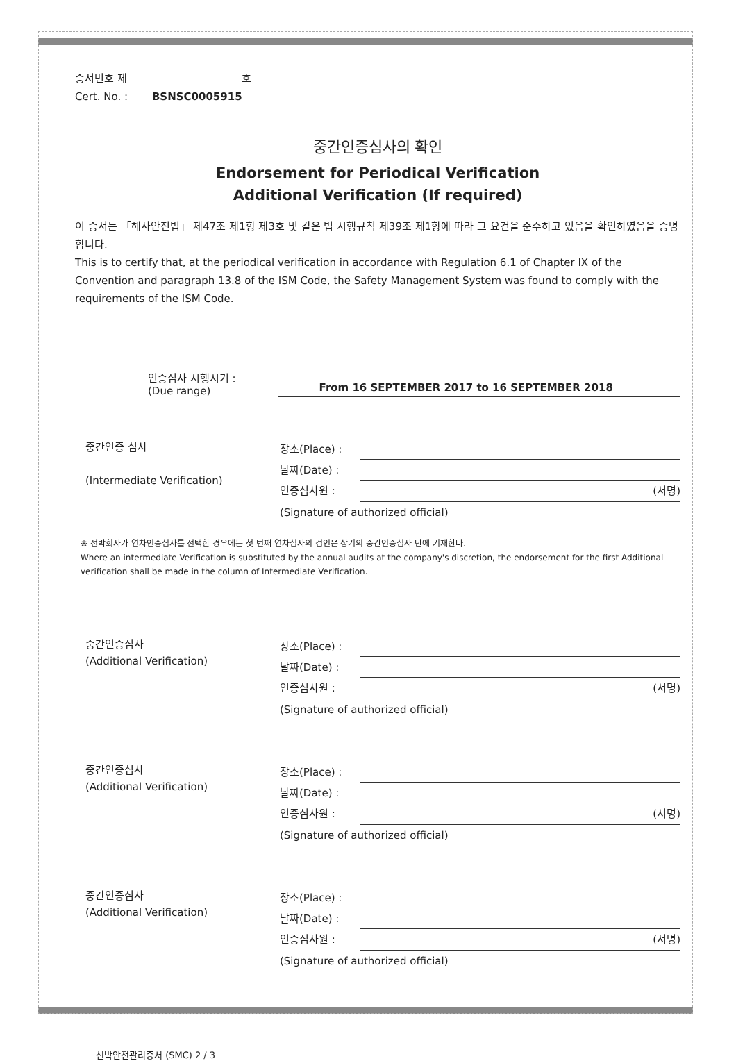증서번호 제 호
Cert. No. : BSNSC0005915
중간인증심사의 확인
Endorsement for Periodical Verification
Additional Verification (If required)
이 증서는 「해사안전법」 제47조 제1항 제3호 및 같은 법 시행규칙 제39조 제1항에 따라 그 요건을 준수하고 있음을 확인하였음을 증명합니다.
This is to certify that, at the periodical verification in accordance with Regulation 6.1 of Chapter IX of the Convention and paragraph 13.8 of the ISM Code, the Safety Management System was found to comply with the requirements of the ISM Code.
인증심사 시행시기 :
(Due range)
From 16 SEPTEMBER 2017 to 16 SEPTEMBER 2018
중간인증 심사
(Intermediate Verification)
장소(Place) :
날짜(Date) :
인증심사원 : (서명)
(Signature of authorized official)
※ 선박회사가 연차인증심사를 선택한 경우에는 첫 번째 연차심사의 검인은 상기의 중간인증심사 난에 기재한다.
Where an intermediate Verification is substituted by the annual audits at the company's discretion, the endorsement for the first Additional verification shall be made in the column of Intermediate Verification.
중간인증심사
(Additional Verification)
장소(Place) :
날짜(Date) :
인증심사원 : (서명)
(Signature of authorized official)
중간인증심사
(Additional Verification)
장소(Place) :
날짜(Date) :
인증심사원 : (서명)
(Signature of authorized official)
중간인증심사
(Additional Verification)
장소(Place) :
날짜(Date) :
인증심사원 : (서명)
(Signature of authorized official)
선박안전관리증서 (SMC) 2 / 3